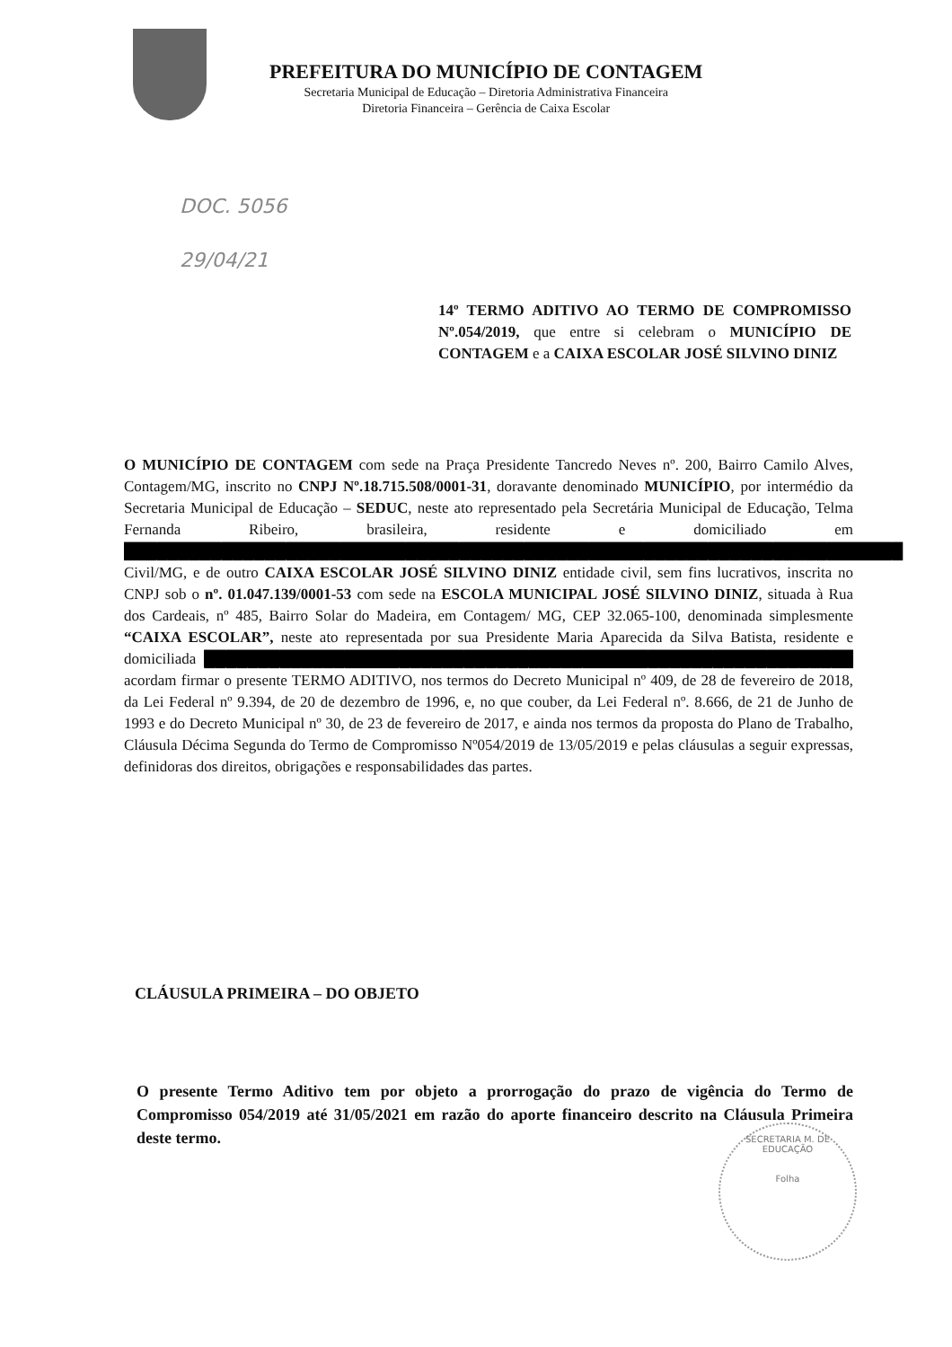PREFEITURA DO MUNICÍPIO DE CONTAGEM
Secretaria Municipal de Educação – Diretoria Administrativa Financeira
Diretoria Financeira – Gerência de Caixa Escolar
DOC. 5056
29/04/21
14º TERMO ADITIVO AO TERMO DE COMPROMISSO Nº.054/2019, que entre si celebram o MUNICÍPIO DE CONTAGEM e a CAIXA ESCOLAR JOSÉ SILVINO DINIZ
O MUNICÍPIO DE CONTAGEM com sede na Praça Presidente Tancredo Neves nº. 200, Bairro Camilo Alves, Contagem/MG, inscrito no CNPJ Nº.18.715.508/0001-31, doravante denominado MUNICÍPIO, por intermédio da Secretaria Municipal de Educação – SEDUC, neste ato representado pela Secretária Municipal de Educação, Telma Fernanda Ribeiro, brasileira, residente e domiciliado em ████████████████████████████████████████████████████████████████████████ Civil/MG, e de outro CAIXA ESCOLAR JOSÉ SILVINO DINIZ entidade civil, sem fins lucrativos, inscrita no CNPJ sob o nº. 01.047.139/0001-53 com sede na ESCOLA MUNICIPAL JOSÉ SILVINO DINIZ, situada à Rua dos Cardeais, nº 485, Bairro Solar do Madeira, em Contagem/ MG, CEP 32.065-100, denominada simplesmente “CAIXA ESCOLAR”, neste ato representada por sua Presidente Maria Aparecida da Silva Batista, residente e domiciliada ████████████████████████████████████████████████████████████ acordam firmar o presente TERMO ADITIVO, nos termos do Decreto Municipal nº 409, de 28 de fevereiro de 2018, da Lei Federal nº 9.394, de 20 de dezembro de 1996, e, no que couber, da Lei Federal nº. 8.666, de 21 de Junho de 1993 e do Decreto Municipal nº 30, de 23 de fevereiro de 2017, e ainda nos termos da proposta do Plano de Trabalho, Cláusula Décima Segunda do Termo de Compromisso Nº054/2019 de 13/05/2019 e pelas cláusulas a seguir expressas, definidoras dos direitos, obrigações e responsabilidades das partes.
CLÁUSULA PRIMEIRA – DO OBJETO
O presente Termo Aditivo tem por objeto a prorrogação do prazo de vigência do Termo de Compromisso 054/2019 até 31/05/2021 em razão do aporte financeiro descrito na Cláusula Primeira deste termo.
SECRETARIA M. DE EDUCAÇÃO
Folha